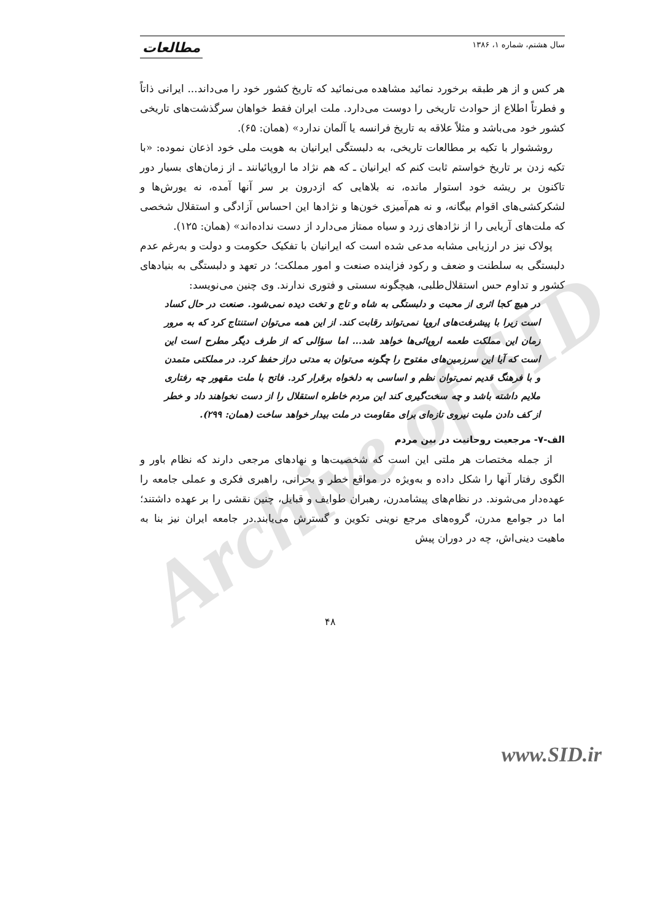Archive of SID
سال هشتم، شماره ۱، ۱۳۸۶ مطالعات
هر کس و از هر طبقه برخورد نمائید مشاهده می‌نمائید که تاریخ کشور خود را می‌داند... ایرانی ذاتاً و فطرتاً اطلاع از حوادث تاریخی را دوست می‌دارد. ملت ایران فقط خواهان سرگذشت‌های تاریخی کشور خود می‌باشد و مثلاً علاقه به تاریخ فرانسه یا آلمان ندارد» (همان: ۶۵).
روششوار با تکیه بر مطالعات تاریخی، به دلبستگی ایرانیان به هویت ملی خود اذعان نموده: «با تکیه زدن بر تاریخ خواستم ثابت کنم که ایرانیان ـ که هم نژاد ما اروپائیانند ـ از زمان‌های بسیار دور تاکنون بر ریشه خود استوار مانده، نه بلاهایی که ازدرون بر سر آنها آمده، نه یورش‌ها و لشکرکشی‌های اقوام بیگانه، و نه هم‌آمیزی خون‌ها و نژادها این احساس آزادگی و استقلال شخصی که ملت‌های آریایی را از نژادهای زرد و سیاه ممتاز می‌دارد از دست نداده‌اند» (همان: ۱۲۵).
پولاک نیز در ارزیابی مشابه مدعی شده است که ایرانیان با تفکیک حکومت و دولت و به‌رغم عدم دلبستگی به سلطنت و ضعف و رکود فزاینده صنعت و امور مملکت؛ در تعهد و دلبستگی به بنیادهای کشور و تداوم حس استقلال‌طلبی، هیچگونه سستی و فتوری ندارند. وی چنین می‌نویسد:
در هیچ کجا اثری از محبت و دلبستگی به شاه و تاج و تخت دیده نمی‌شود. صنعت در حال کساد است زیرا با پیشرفت‌های اروپا نمی‌تواند رقابت کند. از این همه می‌توان استنتاج کرد که به مرور زمان این مملکت طعمه اروپائی‌ها خواهد شد... اما سؤالی که از طرف دیگر مطرح است این است که آیا این سرزمین‌های مفتوح را چگونه می‌توان به مدتی دراز حفظ کرد. در مملکتی متمدن و با فرهنگ قدیم نمی‌توان نظم و اساسی به دلخواه برقرار کرد. فاتح با ملت مقهور چه رفتاری ملایم داشته باشد و چه سخت‌گیری کند این مردم خاطره استقلال را از دست نخواهند داد و خطر از کف دادن ملیت نیروی تازه‌ای برای مقاومت در ملت بیدار خواهد ساخت (همان: ۲۹۹).
الف-۷- مرجعیت روحانیت در بین مردم
از جمله مختصات هر ملتی این است که شخصیت‌ها و نهادهای مرجعی دارند که نظام باور و الگوی رفتار آنها را شکل داده و به‌ویژه در مواقع خطر و بحرانی، راهبری فکری و عملی جامعه را عهده‌دار می‌شوند. در نظام‌های پیشامدرن، رهبران طوایف و قبایل، چنین نقشی را بر عهده داشتند؛ اما در جوامع مدرن، گروه‌های مرجع نوینی تکوین و گسترش می‌یابند.در جامعه ایران نیز بنا به ماهیت دینی‌اش، چه در دوران پیش
۴۸
www.SID.ir